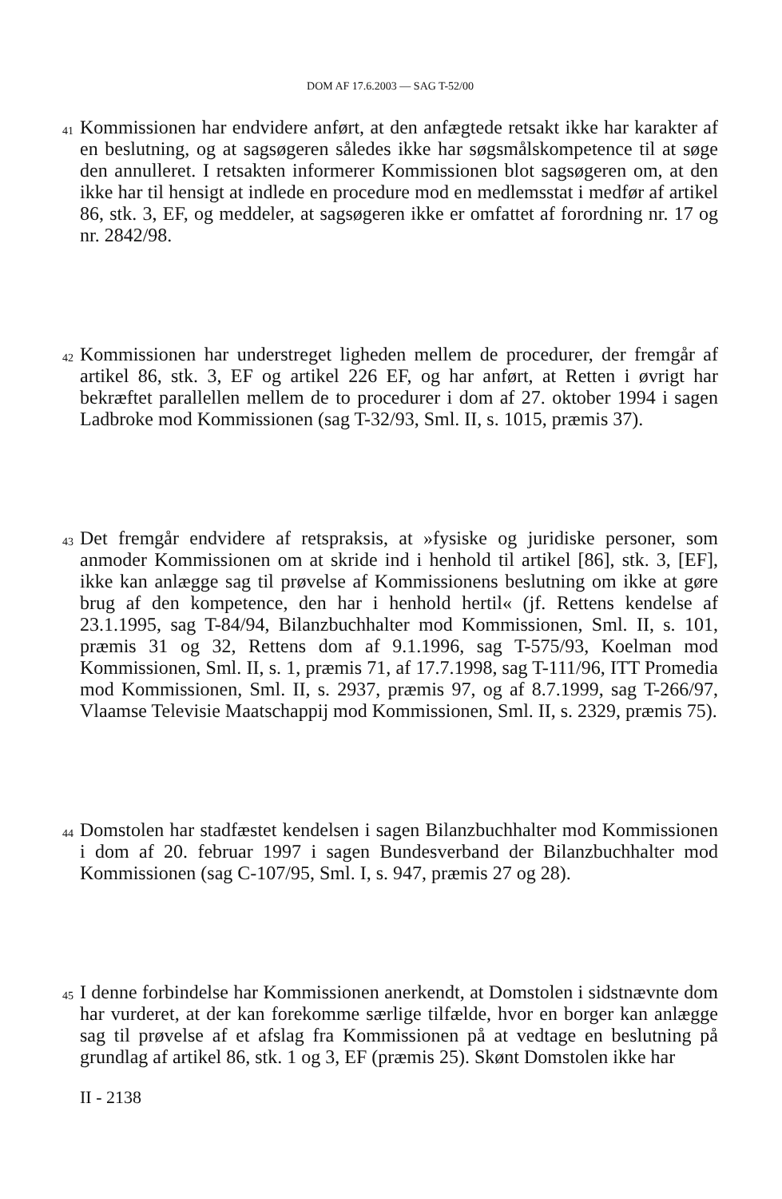DOM AF 17.6.2003 — SAG T-52/00
41
Kommissionen har endvidere anført, at den anfægtede retsakt ikke har karakter af en beslutning, og at sagsøgeren således ikke har søgsmålskompetence til at søge den annulleret. I retsakten informerer Kommissionen blot sagsøgeren om, at den ikke har til hensigt at indlede en procedure mod en medlemsstat i medfør af artikel 86, stk. 3, EF, og meddeler, at sagsøgeren ikke er omfattet af forordning nr. 17 og nr. 2842/98.
42
Kommissionen har understreget ligheden mellem de procedurer, der fremgår af artikel 86, stk. 3, EF og artikel 226 EF, og har anført, at Retten i øvrigt har bekræftet parallellen mellem de to procedurer i dom af 27. oktober 1994 i sagen Ladbroke mod Kommissionen (sag T-32/93, Sml. II, s. 1015, præmis 37).
43
Det fremgår endvidere af retspraksis, at »fysiske og juridiske personer, som anmoder Kommissionen om at skride ind i henhold til artikel [86], stk. 3, [EF], ikke kan anlægge sag til prøvelse af Kommissionens beslutning om ikke at gøre brug af den kompetence, den har i henhold hertil« (jf. Rettens kendelse af 23.1.1995, sag T-84/94, Bilanzbuchhalter mod Kommissionen, Sml. II, s. 101, præmis 31 og 32, Rettens dom af 9.1.1996, sag T-575/93, Koelman mod Kommissionen, Sml. II, s. 1, præmis 71, af 17.7.1998, sag T-111/96, ITT Promedia mod Kommissionen, Sml. II, s. 2937, præmis 97, og af 8.7.1999, sag T-266/97, Vlaamse Televisie Maatschappij mod Kommissionen, Sml. II, s. 2329, præmis 75).
44
Domstolen har stadfæstet kendelsen i sagen Bilanzbuchhalter mod Kommissionen i dom af 20. februar 1997 i sagen Bundesverband der Bilanzbuchhalter mod Kommissionen (sag C-107/95, Sml. I, s. 947, præmis 27 og 28).
45
I denne forbindelse har Kommissionen anerkendt, at Domstolen i sidstnævnte dom har vurderet, at der kan forekomme særlige tilfælde, hvor en borger kan anlægge sag til prøvelse af et afslag fra Kommissionen på at vedtage en beslutning på grundlag af artikel 86, stk. 1 og 3, EF (præmis 25). Skønt Domstolen ikke har
II - 2138